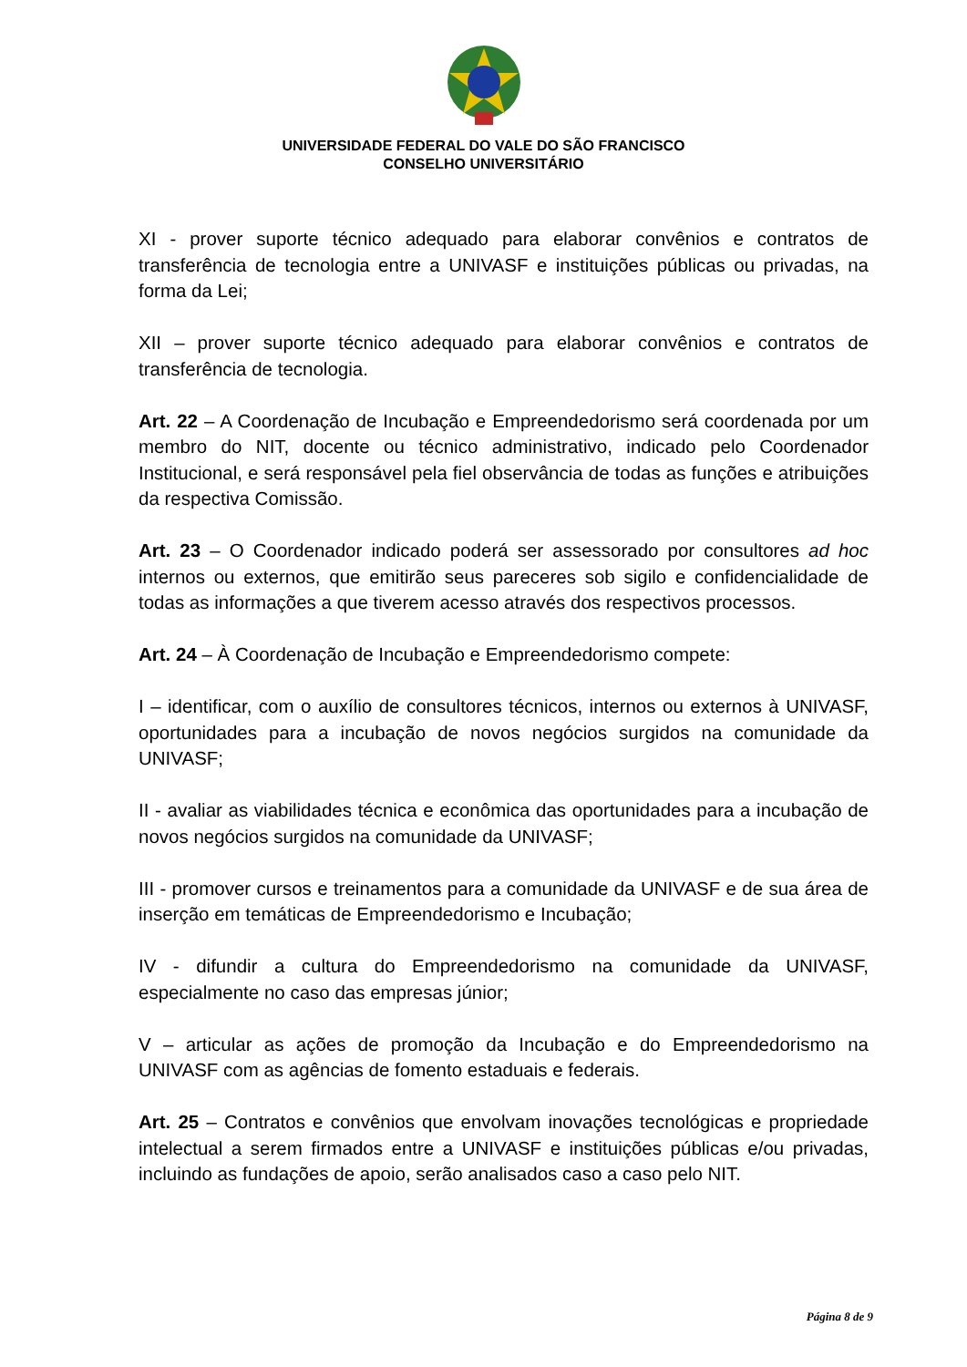UNIVERSIDADE FEDERAL DO VALE DO SÃO FRANCISCO
CONSELHO UNIVERSITÁRIO
XI - prover suporte técnico adequado para elaborar convênios e contratos de transferência de tecnologia entre a UNIVASF e instituições públicas ou privadas, na forma da Lei;
XII – prover suporte técnico adequado para elaborar convênios e contratos de transferência de tecnologia.
Art. 22 – A Coordenação de Incubação e Empreendedorismo será coordenada por um membro do NIT, docente ou técnico administrativo, indicado pelo Coordenador Institucional, e será responsável pela fiel observância de todas as funções e atribuições da respectiva Comissão.
Art. 23 – O Coordenador indicado poderá ser assessorado por consultores ad hoc internos ou externos, que emitirão seus pareceres sob sigilo e confidencialidade de todas as informações a que tiverem acesso através dos respectivos processos.
Art. 24 – À Coordenação de Incubação e Empreendedorismo compete:
I – identificar, com o auxílio de consultores técnicos, internos ou externos à UNIVASF, oportunidades para a incubação de novos negócios surgidos na comunidade da UNIVASF;
II - avaliar as viabilidades técnica e econômica das oportunidades para a incubação de novos negócios surgidos na comunidade da UNIVASF;
III - promover cursos e treinamentos para a comunidade da UNIVASF e de sua área de inserção em temáticas de Empreendedorismo e Incubação;
IV - difundir a cultura do Empreendedorismo na comunidade da UNIVASF, especialmente no caso das empresas júnior;
V – articular as ações de promoção da Incubação e do Empreendedorismo na UNIVASF com as agências de fomento estaduais e federais.
Art. 25 – Contratos e convênios que envolvam inovações tecnológicas e propriedade intelectual a serem firmados entre a UNIVASF e instituições públicas e/ou privadas, incluindo as fundações de apoio, serão analisados caso a caso pelo NIT.
Página 8 de 9